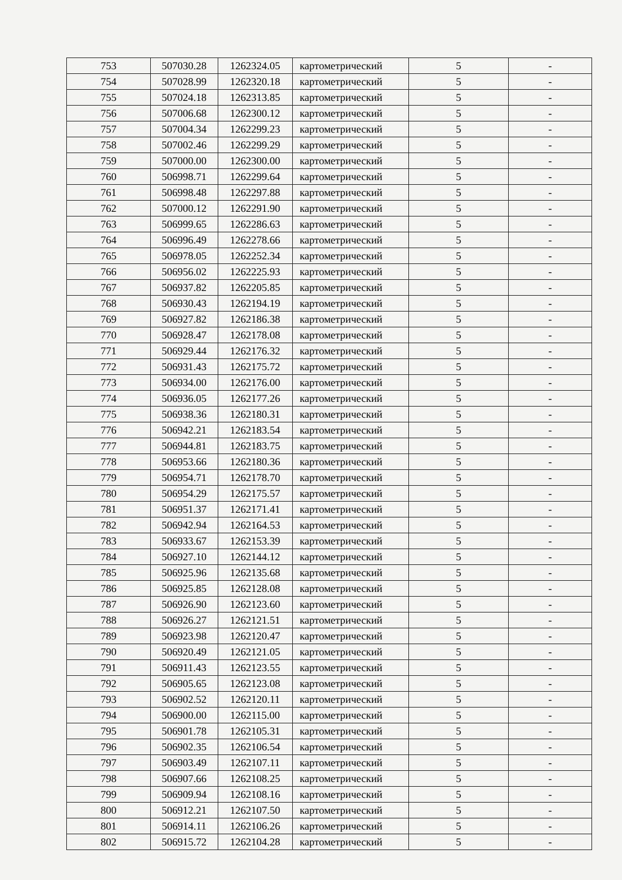| 753 | 507030.28 | 1262324.05 | картометрический | 5 | - |
| 754 | 507028.99 | 1262320.18 | картометрический | 5 | - |
| 755 | 507024.18 | 1262313.85 | картометрический | 5 | - |
| 756 | 507006.68 | 1262300.12 | картометрический | 5 | - |
| 757 | 507004.34 | 1262299.23 | картометрический | 5 | - |
| 758 | 507002.46 | 1262299.29 | картометрический | 5 | - |
| 759 | 507000.00 | 1262300.00 | картометрический | 5 | - |
| 760 | 506998.71 | 1262299.64 | картометрический | 5 | - |
| 761 | 506998.48 | 1262297.88 | картометрический | 5 | - |
| 762 | 507000.12 | 1262291.90 | картометрический | 5 | - |
| 763 | 506999.65 | 1262286.63 | картометрический | 5 | - |
| 764 | 506996.49 | 1262278.66 | картометрический | 5 | - |
| 765 | 506978.05 | 1262252.34 | картометрический | 5 | - |
| 766 | 506956.02 | 1262225.93 | картометрический | 5 | - |
| 767 | 506937.82 | 1262205.85 | картометрический | 5 | - |
| 768 | 506930.43 | 1262194.19 | картометрический | 5 | - |
| 769 | 506927.82 | 1262186.38 | картометрический | 5 | - |
| 770 | 506928.47 | 1262178.08 | картометрический | 5 | - |
| 771 | 506929.44 | 1262176.32 | картометрический | 5 | - |
| 772 | 506931.43 | 1262175.72 | картометрический | 5 | - |
| 773 | 506934.00 | 1262176.00 | картометрический | 5 | - |
| 774 | 506936.05 | 1262177.26 | картометрический | 5 | - |
| 775 | 506938.36 | 1262180.31 | картометрический | 5 | - |
| 776 | 506942.21 | 1262183.54 | картометрический | 5 | - |
| 777 | 506944.81 | 1262183.75 | картометрический | 5 | - |
| 778 | 506953.66 | 1262180.36 | картометрический | 5 | - |
| 779 | 506954.71 | 1262178.70 | картометрический | 5 | - |
| 780 | 506954.29 | 1262175.57 | картометрический | 5 | - |
| 781 | 506951.37 | 1262171.41 | картометрический | 5 | - |
| 782 | 506942.94 | 1262164.53 | картометрический | 5 | - |
| 783 | 506933.67 | 1262153.39 | картометрический | 5 | - |
| 784 | 506927.10 | 1262144.12 | картометрический | 5 | - |
| 785 | 506925.96 | 1262135.68 | картометрический | 5 | - |
| 786 | 506925.85 | 1262128.08 | картометрический | 5 | - |
| 787 | 506926.90 | 1262123.60 | картометрический | 5 | - |
| 788 | 506926.27 | 1262121.51 | картометрический | 5 | - |
| 789 | 506923.98 | 1262120.47 | картометрический | 5 | - |
| 790 | 506920.49 | 1262121.05 | картометрический | 5 | - |
| 791 | 506911.43 | 1262123.55 | картометрический | 5 | - |
| 792 | 506905.65 | 1262123.08 | картометрический | 5 | - |
| 793 | 506902.52 | 1262120.11 | картометрический | 5 | - |
| 794 | 506900.00 | 1262115.00 | картометрический | 5 | - |
| 795 | 506901.78 | 1262105.31 | картометрический | 5 | - |
| 796 | 506902.35 | 1262106.54 | картометрический | 5 | - |
| 797 | 506903.49 | 1262107.11 | картометрический | 5 | - |
| 798 | 506907.66 | 1262108.25 | картометрический | 5 | - |
| 799 | 506909.94 | 1262108.16 | картометрический | 5 | - |
| 800 | 506912.21 | 1262107.50 | картометрический | 5 | - |
| 801 | 506914.11 | 1262106.26 | картометрический | 5 | - |
| 802 | 506915.72 | 1262104.28 | картометрический | 5 | - |